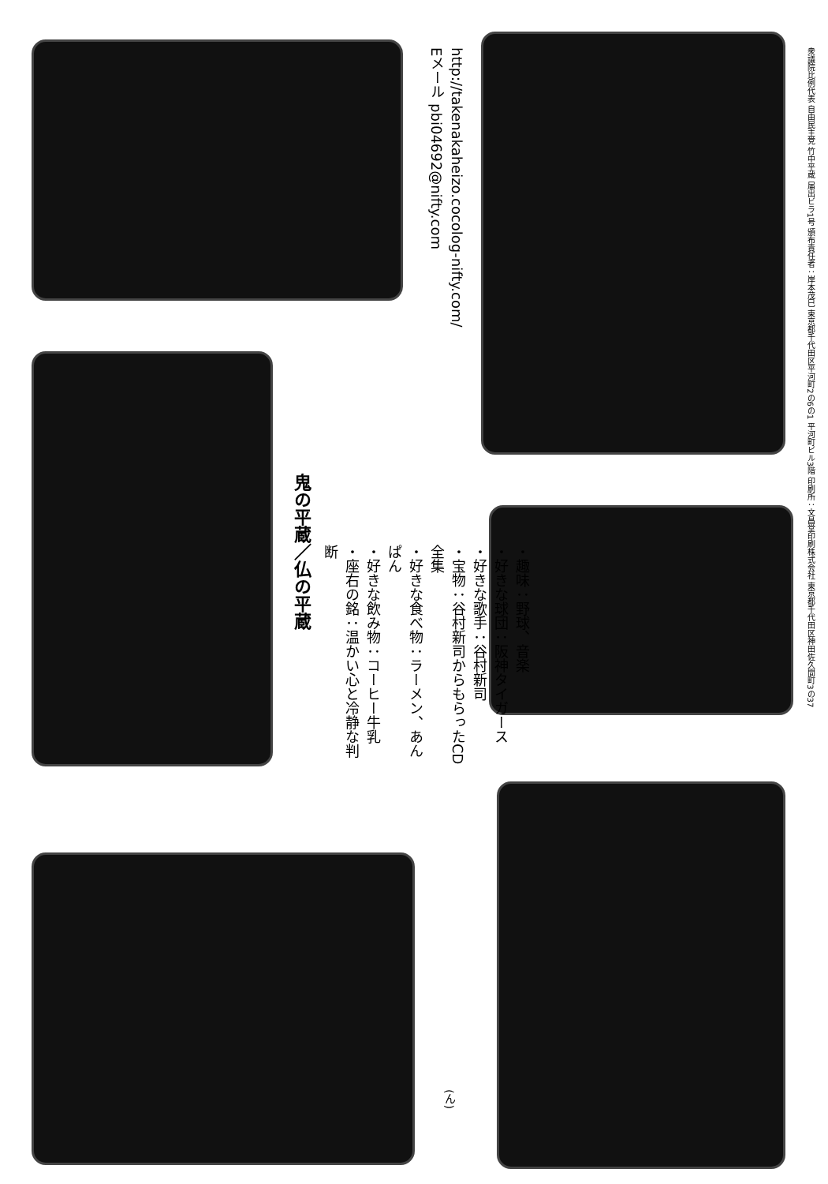鬼の平蔵／仏の平蔵
・趣味：野球、音楽
・好きな球団：阪神タイガース
・好きな歌手：谷村新司
・宝物：谷村新司からもらったCD全集
・好きな食べ物：ラーメン、あんぱん
・好きな飲み物：コーヒー牛乳
・座右の銘：温かい心と冷静な判断
http://takenakaheizo.cocolog-nifty.com/
Eメール pbi04692@nifty.com
(ん)
衆議院比例代表 自由民主党 竹中平蔵 届出ビラ1号 頒布責任者：岸本茂巳 東京都千代田区平河町2の6の1 平河町ビル3階 印刷所：文昌堂印刷株式会社 東京都千代田区神田佐久間町3の37